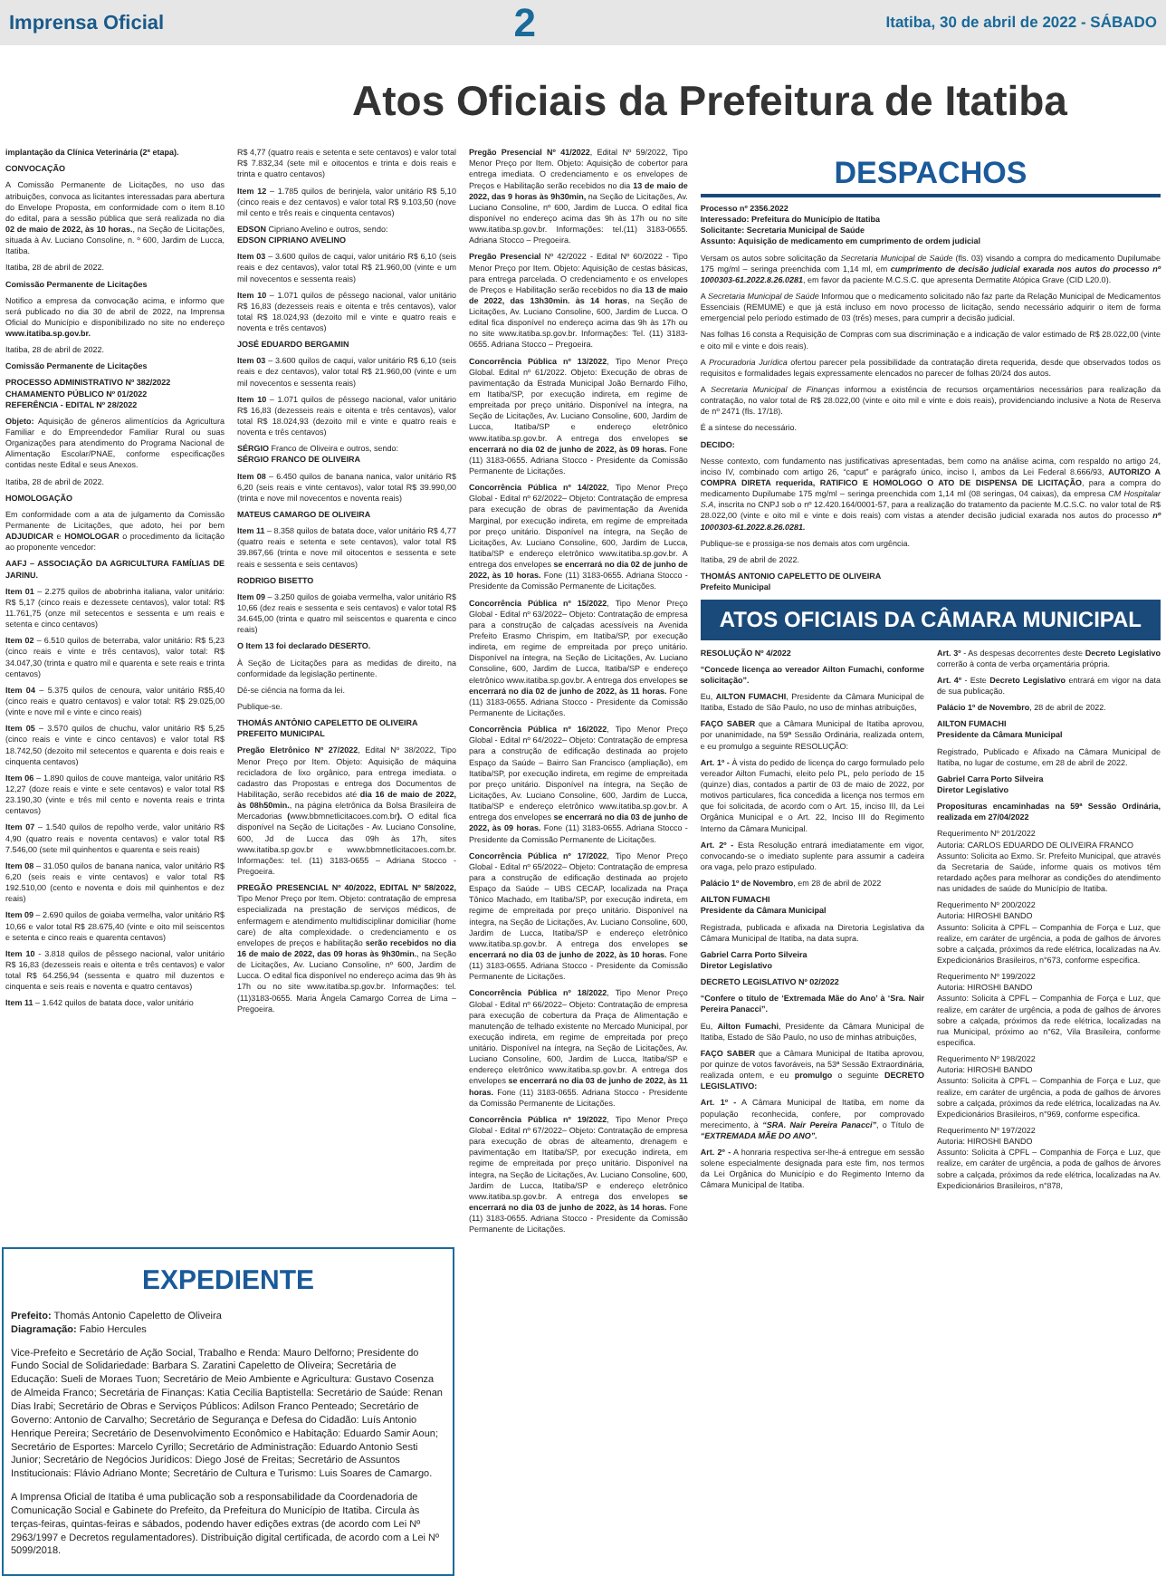Imprensa Oficial 2 Itatiba, 30 de abril de 2022 - SÁBADO
Atos Oficiais da Prefeitura de Itatiba
implantação da Clínica Veterinária (2ª etapa).
CONVOCAÇÃO
A Comissão Permanente de Licitações, no uso das atribuições, convoca as licitantes interessadas para abertura do Envelope Proposta, em conformidade com o item 8.10 do edital, para a sessão pública que será realizada no dia 02 de maio de 2022, às 10 horas., na Seção de Licitações, situada à Av. Luciano Consoline, n. º 600, Jardim de Lucca, Itatiba.
Itatiba, 28 de abril de 2022.
Comissão Permanente de Licitações
Notifico a empresa da convocação acima, e informo que será publicado no dia 30 de abril de 2022, na Imprensa Oficial do Município e disponibilizado no site no endereço www.itatiba.sp.gov.br.
Itatiba, 28 de abril de 2022.
Comissão Permanente de Licitações
PROCESSO ADMINISTRATIVO Nº 382/2022
CHAMAMENTO PÚBLICO Nº 01/2022
REFERÊNCIA - EDITAL Nº 28/2022
Objeto: Aquisição de gêneros alimentícios da Agricultura Familiar e do Empreendedor Familiar Rural ou suas Organizações para atendimento do Programa Nacional de Alimentação Escolar/PNAE, conforme especificações contidas neste Edital e seus Anexos.
Itatiba, 28 de abril de 2022.
HOMOLOGAÇÃO
Em conformidade com a ata de julgamento da Comissão Permanente de Licitações, que adoto, hei por bem ADJUDICAR e HOMOLOGAR o procedimento da licitação ao proponente vencedor:
AAFJ – ASSOCIAÇÃO DA AGRICULTURA FAMÍLIAS DE JARINU.
Item 01 – 2.275 quilos de abobrinha italiana, valor unitário: R$ 5,17 (cinco reais e dezessete centavos), valor total: R$ 11.761,75 (onze mil setecentos e sessenta e um reais e setenta e cinco centavos)
Item 02 – 6.510 quilos de beterraba, valor unitário: R$ 5,23 (cinco reais e vinte e três centavos), valor total: R$ 34.047,30 (trinta e quatro mil e quarenta e sete reais e trinta centavos)
Item 04 – 5.375 quilos de cenoura, valor unitário R$5,40 (cinco reais e quatro centavos) e valor total: R$ 29.025,00 (vinte e nove mil e vinte e cinco reais)
Item 05 – 3.570 quilos de chuchu, valor unitário R$ 5,25 (cinco reais e vinte e cinco centavos) e valor total R$ 18.742,50 (dezoito mil setecentos e quarenta e dois reais e cinquenta centavos)
Item 06 – 1.890 quilos de couve manteiga, valor unitário R$ 12,27 (doze reais e vinte e sete centavos) e valor total R$ 23.190,30 (vinte e três mil cento e noventa reais e trinta centavos)
Item 07 – 1.540 quilos de repolho verde, valor unitário R$ 4,90 (quatro reais e noventa centavos) e valor total R$ 7.546,00 (sete mil quinhentos e quarenta e seis reais)
Item 08 – 31.050 quilos de banana nanica, valor unitário R$ 6,20 (seis reais e vinte centavos) e valor total R$ 192.510,00 (cento e noventa e dois mil quinhentos e dez reais)
Item 09 – 2.690 quilos de goiaba vermelha, valor unitário R$ 10,66 e valor total R$ 28.675,40 (vinte e oito mil seiscentos e setenta e cinco reais e quarenta centavos)
Item 10 - 3.818 quilos de pêssego nacional, valor unitário R$ 16,83 (dezesseis reais e oitenta e três centavos) e valor total R$ 64.256,94 (sessenta e quatro mil duzentos e cinquenta e seis reais e noventa e quatro centavos)
Item 11 – 1.642 quilos de batata doce, valor unitário
R$ 4,77 (quatro reais e setenta e sete centavos) e valor total R$ 7.832,34 (sete mil e oitocentos e trinta e dois reais e trinta e quatro centavos)
Item 12 – 1.785 quilos de berinjela, valor unitário R$ 5,10 (cinco reais e dez centavos) e valor total R$ 9.103,50 (nove mil cento e três reais e cinquenta centavos)
EDSON Cipriano Avelino e outros, sendo:
EDSON CIPRIANO AVELINO
Item 03 – 3.600 quilos de caqui, valor unitário R$ 6,10 (seis reais e dez centavos), valor total R$ 21.960,00 (vinte e um mil novecentos e sessenta reais)
Item 10 – 1.071 quilos de pêssego nacional, valor unitário R$ 16,83 (dezesseis reais e oitenta e três centavos), valor total R$ 18.024,93 (dezoito mil e vinte e quatro reais e noventa e três centavos)
JOSÉ EDUARDO BERGAMIN
Item 03 – 3.600 quilos de caqui, valor unitário R$ 6,10 (seis reais e dez centavos), valor total R$ 21.960,00 (vinte e um mil novecentos e sessenta reais)
Item 10 – 1.071 quilos de pêssego nacional, valor unitário R$ 16,83 (dezesseis reais e oitenta e três centavos), valor total R$ 18.024,93 (dezoito mil e vinte e quatro reais e noventa e três centavos)
SÉRGIO Franco de Oliveira e outros, sendo:
SÉRGIO FRANCO DE OLIVEIRA
Item 08 – 6.450 quilos de banana nanica, valor unitário R$ 6,20 (seis reais e vinte centavos), valor total R$ 39.990,00 (trinta e nove mil novecentos e noventa reais)
MATEUS CAMARGO DE OLIVEIRA
Item 11 – 8.358 quilos de batata doce, valor unitário R$ 4,77 (quatro reais e setenta e sete centavos), valor total R$ 39.867,66 (trinta e nove mil oitocentos e sessenta e sete reais e sessenta e seis centavos)
RODRIGO BISETTO
Item 09 – 3.250 quilos de goiaba vermelha, valor unitário R$ 10,66 (dez reais e sessenta e seis centavos) e valor total R$ 34.645,00 (trinta e quatro mil seiscentos e quarenta e cinco reais)
O Item 13 foi declarado DESERTO.
À Seção de Licitações para as medidas de direito, na conformidade da legislação pertinente.
Dê-se ciência na forma da lei.
Publique-se.
THOMÁS ANTÔNIO CAPELETTO DE OLIVEIRA
PREFEITO MUNICIPAL
Pregão Eletrônico Nº 27/2022, Edital Nº 38/2022, Tipo Menor Preço por Item. Objeto: Aquisição de máquina recicladora de lixo orgânico, para entrega imediata. o cadastro das Propostas e entrega dos Documentos de Habilitação, serão recebidos até dia 16 de maio de 2022, às 08h50min., na página eletrônica da Bolsa Brasileira de Mercadorias (www.bbmnetlicitacoes.com.br). O edital fica disponível na Seção de Licitações - Av. Luciano Consoline, 600, Jd de Lucca das 09h às 17h, sites www.itatiba.sp.gov.br e www.bbmnetlicitacoes.com.br. Informações: tel. (11) 3183-0655 – Adriana Stocco - Pregoeira.
PREGÃO PRESENCIAL Nº 40/2022, EDITAL Nº 58/2022, Tipo Menor Preço por Item. Objeto: contratação de empresa especializada na prestação de serviços médicos, de enfermagem e atendimento multidisciplinar domiciliar (home care) de alta complexidade. o credenciamento e os envelopes de preços e habilitação serão recebidos no dia 16 de maio de 2022, das 09 horas às 9h30min., na Seção de Licitações, Av. Luciano Consoline, nº 600, Jardim de Lucca. O edital fica disponível no endereço acima das 9h às 17h ou no site www.itatiba.sp.gov.br. Informações: tel.(11)3183-0655. Maria Ângela Camargo Correa de Lima – Pregoeira.
Pregão Presencial Nº 41/2022, Edital Nº 59/2022, Tipo Menor Preço por Item. Objeto: Aquisição de cobertor para entrega imediata. O credenciamento e os envelopes de Preços e Habilitação serão recebidos no dia 13 de maio de 2022, das 9 horas às 9h30min, na Seção de Licitações, Av. Luciano Consoline, nº 600, Jardim de Lucca. O edital fica disponível no endereço acima das 9h às 17h ou no site www.itatiba.sp.gov.br. Informações: tel.(11) 3183-0655. Adriana Stocco – Pregoeira.
Pregão Presencial Nº 42/2022 - Edital Nº 60/2022 - Tipo Menor Preço por Item. Objeto: Aquisição de cestas básicas, para entrega parcelada. O credenciamento e os envelopes de Preços e Habilitação serão recebidos no dia 13 de maio de 2022, das 13h30min. às 14 horas, na Seção de Licitações, Av. Luciano Consoline, 600, Jardim de Lucca. O edital fica disponível no endereço acima das 9h às 17h ou no site www.itatiba.sp.gov.br. Informações: Tel. (11) 3183-0655. Adriana Stocco – Pregoeira.
Concorrência Pública nº 13/2022, Tipo Menor Preço Global. Edital nº 61/2022. Objeto: Execução de obras de pavimentação da Estrada Municipal João Bernardo Filho, em Itatiba/SP, por execução indireta, em regime de empreitada por preço unitário. Disponível na íntegra, na Seção de Licitações, Av. Luciano Consoline, 600, Jardim de Lucca, Itatiba/SP e endereço eletrônico www.itatiba.sp.gov.br. A entrega dos envelopes se encerrará no dia 02 de junho de 2022, às 09 horas. Fone (11) 3183-0655. Adriana Stocco - Presidente da Comissão Permanente de Licitações.
Concorrência Pública nº 14/2022, Tipo Menor Preço Global - Edital nº 62/2022– Objeto: Contratação de empresa para execução de obras de pavimentação da Avenida Marginal, por execução indireta, em regime de empreitada por preço unitário. Disponível na íntegra, na Seção de Licitações, Av. Luciano Consoline, 600, Jardim de Lucca, Itatiba/SP e endereço eletrônico www.itatiba.sp.gov.br. A entrega dos envelopes se encerrará no dia 02 de junho de 2022, às 10 horas. Fone (11) 3183-0655. Adriana Stocco - Presidente da Comissão Permanente de Licitações.
Concorrência Pública nº 15/2022, Tipo Menor Preço Global - Edital nº 63/2022– Objeto: Contratação de empresa para a construção de calçadas acessíveis na Avenida Prefeito Erasmo Chrispim, em Itatiba/SP, por execução indireta, em regime de empreitada por preço unitário. Disponível na íntegra, na Seção de Licitações, Av. Luciano Consoline, 600, Jardim de Lucca, Itatiba/SP e endereço eletrônico www.itatiba.sp.gov.br. A entrega dos envelopes se encerrará no dia 02 de junho de 2022, às 11 horas. Fone (11) 3183-0655. Adriana Stocco - Presidente da Comissão Permanente de Licitações.
Concorrência Pública nº 16/2022, Tipo Menor Preço Global - Edital nº 64/2022– Objeto: Contratação de empresa para a construção de edificação destinada ao projeto Espaço da Saúde – Bairro San Francisco (ampliação), em Itatiba/SP, por execução indireta, em regime de empreitada por preço unitário. Disponível na íntegra, na Seção de Licitações, Av. Luciano Consoline, 600, Jardim de Lucca, Itatiba/SP e endereço eletrônico www.itatiba.sp.gov.br. A entrega dos envelopes se encerrará no dia 03 de junho de 2022, às 09 horas. Fone (11) 3183-0655. Adriana Stocco - Presidente da Comissão Permanente de Licitações.
Concorrência Pública nº 17/2022, Tipo Menor Preço Global - Edital nº 65/2022– Objeto: Contratação de empresa para a construção de edificação destinada ao projeto Espaço da Saúde – UBS CECAP, localizada na Praça Tônico Machado, em Itatiba/SP, por execução indireta, em regime de empreitada por preço unitário. Disponível na íntegra, na Seção de Licitações, Av. Luciano Consoline, 600, Jardim de Lucca, Itatiba/SP e endereço eletrônico www.itatiba.sp.gov.br. A entrega dos envelopes se encerrará no dia 03 de junho de 2022, às 10 horas. Fone (11) 3183-0655. Adriana Stocco - Presidente da Comissão Permanente de Licitações.
Concorrência Pública nº 18/2022, Tipo Menor Preço Global - Edital nº 66/2022– Objeto: Contratação de empresa para execução de cobertura da Praça de Alimentação e manutenção de telhado existente no Mercado Municipal, por execução indireta, em regime de empreitada por preço unitário. Disponível na íntegra, na Seção de Licitações, Av. Luciano Consoline, 600, Jardim de Lucca, Itatiba/SP e endereço eletrônico www.itatiba.sp.gov.br. A entrega dos envelopes se encerrará no dia 03 de junho de 2022, às 11 horas. Fone (11) 3183-0655. Adriana Stocco - Presidente da Comissão Permanente de Licitações.
Concorrência Pública nº 19/2022, Tipo Menor Preço Global - Edital nº 67/2022– Objeto: Contratação de empresa para execução de obras de alteamento, drenagem e pavimentação em Itatiba/SP, por execução indireta, em regime de empreitada por preço unitário. Disponível na íntegra, na Seção de Licitações, Av. Luciano Consoline, 600, Jardim de Lucca, Itatiba/SP e endereço eletrônico www.itatiba.sp.gov.br. A entrega dos envelopes se encerrará no dia 03 de junho de 2022, às 14 horas. Fone (11) 3183-0655. Adriana Stocco - Presidente da Comissão Permanente de Licitações.
DESPACHOS
Processo nº 2356.2022
Interessado: Prefeitura do Município de Itatiba
Solicitante: Secretaria Municipal de Saúde
Assunto: Aquisição de medicamento em cumprimento de ordem judicial
Versam os autos sobre solicitação da Secretaria Municipal de Saúde (fls. 03) visando a compra do medicamento Dupilumabe 175 mg/ml – seringa preenchida com 1,14 ml, em cumprimento de decisão judicial exarada nos autos do processo nº 1000303-61.2022.8.26.0281, em favor da paciente M.C.S.C. que apresenta Dermatite Atópica Grave (CID L20.0).
A Secretaria Municipal de Saúde Informou que o medicamento solicitado não faz parte da Relação Municipal de Medicamentos Essenciais (REMUME) e que já está incluso em novo processo de licitação, sendo necessário adquirir o item de forma emergencial pelo período estimado de 03 (três) meses, para cumprir a decisão judicial.
Nas folhas 16 consta a Requisição de Compras com sua discriminação e a indicação de valor estimado de R$ 28.022,00 (vinte e oito mil e vinte e dois reais).
A Procuradoria Jurídica ofertou parecer pela possibilidade da contratação direta requerida, desde que observados todos os requisitos e formalidades legais expressamente elencados no parecer de folhas 20/24 dos autos.
A Secretaria Municipal de Finanças informou a existência de recursos orçamentários necessários para realização da contratação, no valor total de R$ 28.022,00 (vinte e oito mil e vinte e dois reais), providenciando inclusive a Nota de Reserva de nº 2471 (fls. 17/18).
É a síntese do necessário.
DECIDO:
Nesse contexto, com fundamento nas justificativas apresentadas, bem como na análise acima, com respaldo no artigo 24, inciso IV, combinado com artigo 26, “caput” e parágrafo único, inciso I, ambos da Lei Federal 8.666/93, AUTORIZO A COMPRA DIRETA requerida, RATIFICO E HOMOLOGO O ATO DE DISPENSA DE LICITAÇÃO, para a compra do medicamento Dupilumabe 175 mg/ml – seringa preenchida com 1,14 ml (08 seringas, 04 caixas), da empresa CM Hospitalar S.A, inscrita no CNPJ sob o nº 12.420.164/0001-57, para a realização do tratamento da paciente M.C.S.C. no valor total de R$ 28.022,00 (vinte e oito mil e vinte e dois reais) com vistas a atender decisão judicial exarada nos autos do processo nº 1000303-61.2022.8.26.0281.
Publique-se e prossiga-se nos demais atos com urgência.
Itatiba, 29 de abril de 2022.
THOMÁS ANTONIO CAPELETTO DE OLIVEIRA
Prefeito Municipal
ATOS OFICIAIS DA CÂMARA MUNICIPAL
RESOLUÇÃO Nº 4/2022
“Concede licença ao vereador Ailton Fumachi, conforme solicitação”.
Eu, AILTON FUMACHI, Presidente da Câmara Municipal de Itatiba, Estado de São Paulo, no uso de minhas atribuições,
FAÇO SABER que a Câmara Municipal de Itatiba aprovou, por unanimidade, na 59ª Sessão Ordinária, realizada ontem, e eu promulgo a seguinte RESOLUÇÃO:
Art. 1º - À vista do pedido de licença do cargo formulado pelo vereador Ailton Fumachi, eleito pelo PL, pelo período de 15 (quinze) dias, contados a partir de 03 de maio de 2022, por motivos particulares, fica concedida a licença nos termos em que foi solicitada, de acordo com o Art. 15, inciso III, da Lei Orgânica Municipal e o Art. 22, Inciso III do Regimento Interno da Câmara Municipal.
Art. 2º - Esta Resolução entrará imediatamente em vigor, convocando-se o imediato suplente para assumir a cadeira ora vaga, pelo prazo estipulado.
Palácio 1º de Novembro, em 28 de abril de 2022
AILTON FUMACHI
Presidente da Câmara Municipal
Registrada, publicada e afixada na Diretoria Legislativa da Câmara Municipal de Itatiba, na data supra.
Gabriel Carra Porto Silveira
Diretor Legislativo
DECRETO LEGISLATIVO Nº 02/2022
“Confere o título de ‘Extremada Mãe do Ano’ à ‘Sra. Nair Pereira Panacci”.
Eu, Ailton Fumachi, Presidente da Câmara Municipal de Itatiba, Estado de São Paulo, no uso de minhas atribuições,
FAÇO SABER que a Câmara Municipal de Itatiba aprovou, por quinze de votos favoráveis, na 53ª Sessão Extraordinária, realizada ontem, e eu promulgo o seguinte DECRETO LEGISLATIVO:
Art. 1º - A Câmara Municipal de Itatiba, em nome da população reconhecida, confere, por comprovado merecimento, à “SRA. Nair Pereira Panacci”, o Título de “EXTREMADA MÃE DO ANO”.
Art. 2º - A honraria respectiva ser-lhe-á entregue em sessão solene especialmente designada para este fim, nos termos da Lei Orgânica do Município e do Regimento Interno da Câmara Municipal de Itatiba.
Art. 3º - As despesas decorrentes deste Decreto Legislativo correrão à conta de verba orçamentária própria.
Art. 4º - Este Decreto Legislativo entrará em vigor na data de sua publicação.
Palácio 1º de Novembro, 28 de abril de 2022.
AILTON FUMACHI
Presidente da Câmara Municipal
Registrado, Publicado e Afixado na Câmara Municipal de Itatiba, no lugar de costume, em 28 de abril de 2022.
Gabriel Carra Porto Silveira
Diretor Legislativo
Proposituras encaminhadas na 59ª Sessão Ordinária, realizada em 27/04/2022
Requerimento Nº 201/2022
Autoria: CARLOS EDUARDO DE OLIVEIRA FRANCO
Assunto: Solicita ao Exmo. Sr. Prefeito Municipal, que através da Secretaria de Saúde, informe quais os motivos têm retardado ações para melhorar as condições do atendimento nas unidades de saúde do Município de Itatiba.
Requerimento Nº 200/2022
Autoria: HIROSHI BANDO
Assunto: Solicita à CPFL – Companhia de Força e Luz, que realize, em caráter de urgência, a poda de galhos de árvores sobre a calçada, próximos da rede elétrica, localizadas na Av. Expedicionários Brasileiros, n°673, conforme especifica.
Requerimento Nº 199/2022
Autoria: HIROSHI BANDO
Assunto: Solicita à CPFL – Companhia de Força e Luz, que realize, em caráter de urgência, a poda de galhos de árvores sobre a calçada, próximos da rede elétrica, localizadas na rua Municipal, próximo ao n°62, Vila Brasileira, conforme especifica.
Requerimento Nº 198/2022
Autoria: HIROSHI BANDO
Assunto: Solicita à CPFL – Companhia de Força e Luz, que realize, em caráter de urgência, a poda de galhos de árvores sobre a calçada, próximos da rede elétrica, localizadas na Av. Expedicionários Brasileiros, n°969, conforme especifica.
Requerimento Nº 197/2022
Autoria: HIROSHI BANDO
Assunto: Solicita à CPFL – Companhia de Força e Luz, que realize, em caráter de urgência, a poda de galhos de árvores sobre a calçada, próximos da rede elétrica, localizadas na Av. Expedicionários Brasileiros, n°878,
EXPEDIENTE
Prefeito: Thomás Antonio Capeletto de Oliveira
Diagramação: Fabio Hercules
Vice-Prefeito e Secretário de Ação Social, Trabalho e Renda: Mauro Delforno; Presidente do Fundo Social de Solidariedade: Barbara S. Zaratini Capeletto de Oliveira; Secretária de Educação: Sueli de Moraes Tuon; Secretário de Meio Ambiente e Agricultura: Gustavo Cosenza de Almeida Franco; Secretária de Finanças: Katia Cecilia Baptistella: Secretário de Saúde: Renan Dias Irabi; Secretário de Obras e Serviços Públicos: Adilson Franco Penteado; Secretário de Governo: Antonio de Carvalho; Secretário de Segurança e Defesa do Cidadão: Luís Antonio Henrique Pereira; Secretário de Desenvolvimento Econômico e Habitação: Eduardo Samir Aoun; Secretário de Esportes: Marcelo Cyrillo; Secretário de Administração: Eduardo Antonio Sesti Junior; Secretário de Negócios Jurídicos: Diego José de Freitas; Secretário de Assuntos Institucionais: Flávio Adriano Monte; Secretário de Cultura e Turismo: Luis Soares de Camargo.
A Imprensa Oficial de Itatiba é uma publicação sob a responsabilidade da Coordenadoria de Comunicação Social e Gabinete do Prefeito, da Prefeitura do Município de Itatiba. Circula às terças-feiras, quintas-feiras e sábados, podendo haver edições extras (de acordo com Lei Nº 2963/1997 e Decretos regulamentadores). Distribuição digital certificada, de acordo com a Lei Nº 5099/2018.